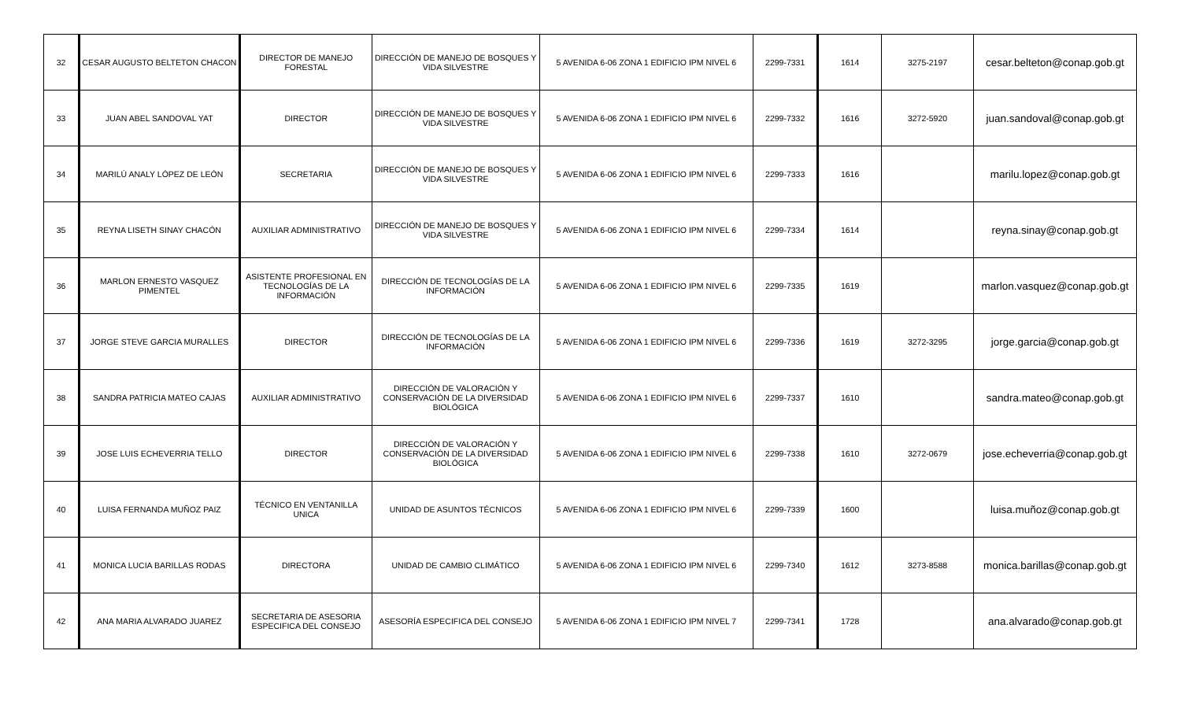| 32 | CESAR AUGUSTO BELTETON CHACON | DIRECTOR DE MANEJO FORESTAL | DIRECCIÓN DE MANEJO DE BOSQUES Y VIDA SILVESTRE | 5 AVENIDA 6-06 ZONA 1 EDIFICIO IPM NIVEL 6 | 2299-7331 | 1614 | 3275-2197 | cesar.belteton@conap.gob.gt |
| 33 | JUAN ABEL SANDOVAL YAT | DIRECTOR | DIRECCIÓN DE MANEJO DE BOSQUES Y VIDA SILVESTRE | 5 AVENIDA 6-06 ZONA 1 EDIFICIO IPM NIVEL 6 | 2299-7332 | 1616 | 3272-5920 | juan.sandoval@conap.gob.gt |
| 34 | MARILÚ ANALY LÓPEZ DE LEÓN | SECRETARIA | DIRECCIÓN DE MANEJO DE BOSQUES Y VIDA SILVESTRE | 5 AVENIDA 6-06 ZONA 1 EDIFICIO IPM NIVEL 6 | 2299-7333 | 1616 | | marilu.lopez@conap.gob.gt |
| 35 | REYNA LISETH SINAY CHACÓN | AUXILIAR ADMINISTRATIVO | DIRECCIÓN DE MANEJO DE BOSQUES Y VIDA SILVESTRE | 5 AVENIDA 6-06 ZONA 1 EDIFICIO IPM NIVEL 6 | 2299-7334 | 1614 | | reyna.sinay@conap.gob.gt |
| 36 | MARLON ERNESTO VASQUEZ PIMENTEL | ASISTENTE PROFESIONAL EN TECNOLOGÍAS DE LA INFORMACIÓN | DIRECCIÓN DE TECNOLOGÍAS DE LA INFORMACIÓN | 5 AVENIDA 6-06 ZONA 1 EDIFICIO IPM NIVEL 6 | 2299-7335 | 1619 | | marlon.vasquez@conap.gob.gt |
| 37 | JORGE STEVE GARCIA MURALLES | DIRECTOR | DIRECCIÓN DE TECNOLOGÍAS DE LA INFORMACIÓN | 5 AVENIDA 6-06 ZONA 1 EDIFICIO IPM NIVEL 6 | 2299-7336 | 1619 | 3272-3295 | jorge.garcia@conap.gob.gt |
| 38 | SANDRA PATRICIA MATEO CAJAS | AUXILIAR ADMINISTRATIVO | DIRECCIÓN DE VALORACIÓN Y CONSERVACIÓN DE LA DIVERSIDAD BIOLÓGICA | 5 AVENIDA 6-06 ZONA 1 EDIFICIO IPM NIVEL 6 | 2299-7337 | 1610 | | sandra.mateo@conap.gob.gt |
| 39 | JOSE LUIS ECHEVERRIA TELLO | DIRECTOR | DIRECCIÓN DE VALORACIÓN Y CONSERVACIÓN DE LA DIVERSIDAD BIOLÓGICA | 5 AVENIDA 6-06 ZONA 1 EDIFICIO IPM NIVEL 6 | 2299-7338 | 1610 | 3272-0679 | jose.echeverria@conap.gob.gt |
| 40 | LUISA FERNANDA MUÑOZ PAIZ | TÉCNICO EN VENTANILLA UNICA | UNIDAD DE ASUNTOS TÉCNICOS | 5 AVENIDA 6-06 ZONA 1 EDIFICIO IPM NIVEL 6 | 2299-7339 | 1600 | | luisa.muñoz@conap.gob.gt |
| 41 | MONICA LUCIA BARILLAS RODAS | DIRECTORA | UNIDAD DE CAMBIO CLIMÁTICO | 5 AVENIDA 6-06 ZONA 1 EDIFICIO IPM NIVEL 6 | 2299-7340 | 1612 | 3273-8588 | monica.barillas@conap.gob.gt |
| 42 | ANA MARIA ALVARADO JUAREZ | SECRETARIA DE ASESORIA ESPECIFICA DEL CONSEJO | ASESORÍA ESPECIFICA DEL CONSEJO | 5 AVENIDA 6-06 ZONA 1 EDIFICIO IPM NIVEL 7 | 2299-7341 | 1728 | | ana.alvarado@conap.gob.gt |